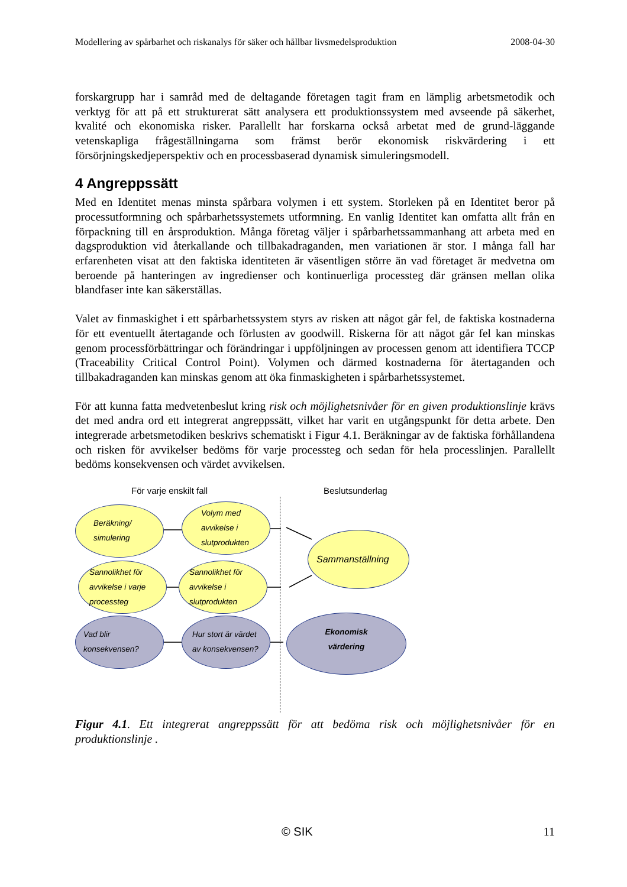Modellering av spårbarhet och riskanalys för säker och hållbar livsmedelsproduktion 2008-04-30
forskargrupp har i samråd med de deltagande företagen tagit fram en lämplig arbetsmetodik och verktyg för att på ett strukturerat sätt analysera ett produktionssystem med avseende på säkerhet, kvalité och ekonomiska risker. Parallellt har forskarna också arbetat med de grund-läggande vetenskapliga frågeställningarna som främst berör ekonomisk riskvärdering i ett försörjningskedjeperspektiv och en processbaserad dynamisk simuleringsmodell.
4 Angreppssätt
Med en Identitet menas minsta spårbara volymen i ett system. Storleken på en Identitet beror på processutformning och spårbarhetssystemets utformning. En vanlig Identitet kan omfatta allt från en förpackning till en årsproduktion. Många företag väljer i spårbarhetssammanhang att arbeta med en dagsproduktion vid återkallande och tillbakadraganden, men variationen är stor. I många fall har erfarenheten visat att den faktiska identiteten är väsentligen större än vad företaget är medvetna om beroende på hanteringen av ingredienser och kontinuerliga processteg där gränsen mellan olika blandfaser inte kan säkerställas.
Valet av finmaskighet i ett spårbarhetssystem styrs av risken att något går fel, de faktiska kostnaderna för ett eventuellt återtagande och förlusten av goodwill. Riskerna för att något går fel kan minskas genom processförbättringar och förändringar i uppföljningen av processen genom att identifiera TCCP (Traceability Critical Control Point). Volymen och därmed kostnaderna för återtaganden och tillbakadraganden kan minskas genom att öka finmaskigheten i spårbarhetssystemet.
För att kunna fatta medvetenbeslut kring risk och möjlighetsnivåer för en given produktionslinje krävs det med andra ord ett integrerat angreppssätt, vilket har varit en utgångspunkt för detta arbete. Den integrerade arbetsmetodiken beskrivs schematiskt i Figur 4.1. Beräkningar av de faktiska förhållandena och risken för avvikelser bedöms för varje processteg och sedan för hela processlinjen. Parallellt bedöms konsekvensen och värdet avvikelsen.
För varje enskilt fall Beslutsunderlag
Beräkning/
simulering
Volym med
avvikelse i
slutprodukten
Sammanställning
Sannolikhet för
avvikelse i varje
processteg
Sannolikhet för
avvikelse i
slutprodukten
Vad blir
konsekvensen?
Hur stort är värdet
av konsekvensen?
Ekonomisk
värdering
Figur 4.1. Ett integrerat angreppssätt för att bedöma risk och möjlighetsnivåer för en produktionslinje .
© SIK 11